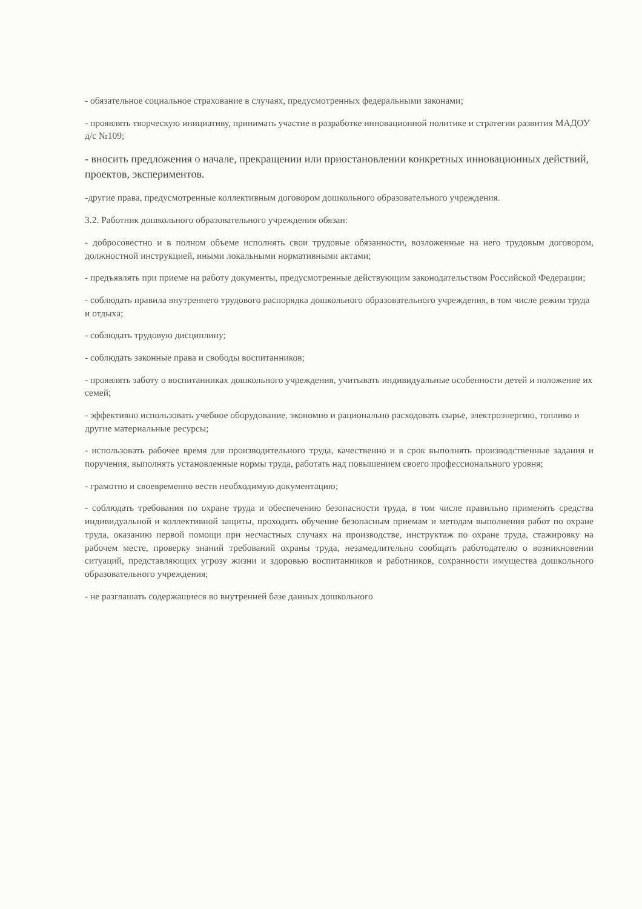- обязательное социальное страхование в случаях, предусмотренных федеральными законами;
- проявлять творческую инициативу, принимать участие в разработке инновационной политике и стратегии развития МАДОУ д/с №109;
- вносить предложения о начале, прекращении или приостановлении конкретных инновационных действий, проектов, экспериментов.
-другие права, предусмотренные коллективным договором дошкольного образовательного учреждения.
3.2. Работник дошкольного образовательного учреждения обязан:
- добросовестно и в полном объеме исполнять свои трудовые обязанности, возложенные на него трудовым договором, должностной инструкцией, иными локальными нормативными актами;
- предъявлять при приеме на работу документы, предусмотренные действующим законодательством Российской Федерации;
- соблюдать правила внутреннего трудового распорядка дошкольного образовательного учреждения, в том числе режим труда и отдыха;
- соблюдать трудовую дисциплину;
- соблюдать законные права и свободы воспитанников;
- проявлять заботу о воспитанниках дошкольного учреждения, учитывать индивидуальные особенности детей и положение их семей;
- эффективно использовать учебное оборудование, экономно и рационально расходовать сырье, электроэнергию, топливо и другие материальные ресурсы;
- использовать рабочее время для производительного труда, качественно и в срок выполнять производственные задания и поручения, выполнять установленные нормы труда, работать над повышением своего профессионального уровня;
- грамотно и своевременно вести необходимую документацию;
- соблюдать требования по охране труда и обеспечению безопасности труда, в том числе правильно применять средства индивидуальной и коллективной защиты, проходить обучение безопасным приемам и методам выполнения работ по охране труда, оказанию первой помощи при несчастных случаях на производстве, инструктаж по охране труда, стажировку на рабочем месте, проверку знаний требований охраны труда, незамедлительно сообщать работодателю о возникновении ситуаций, представляющих угрозу жизни и здоровью воспитанников и работников, сохранности имущества дошкольного образовательного учреждения;
- не разглашать содержащиеся во внутренней базе данных дошкольного